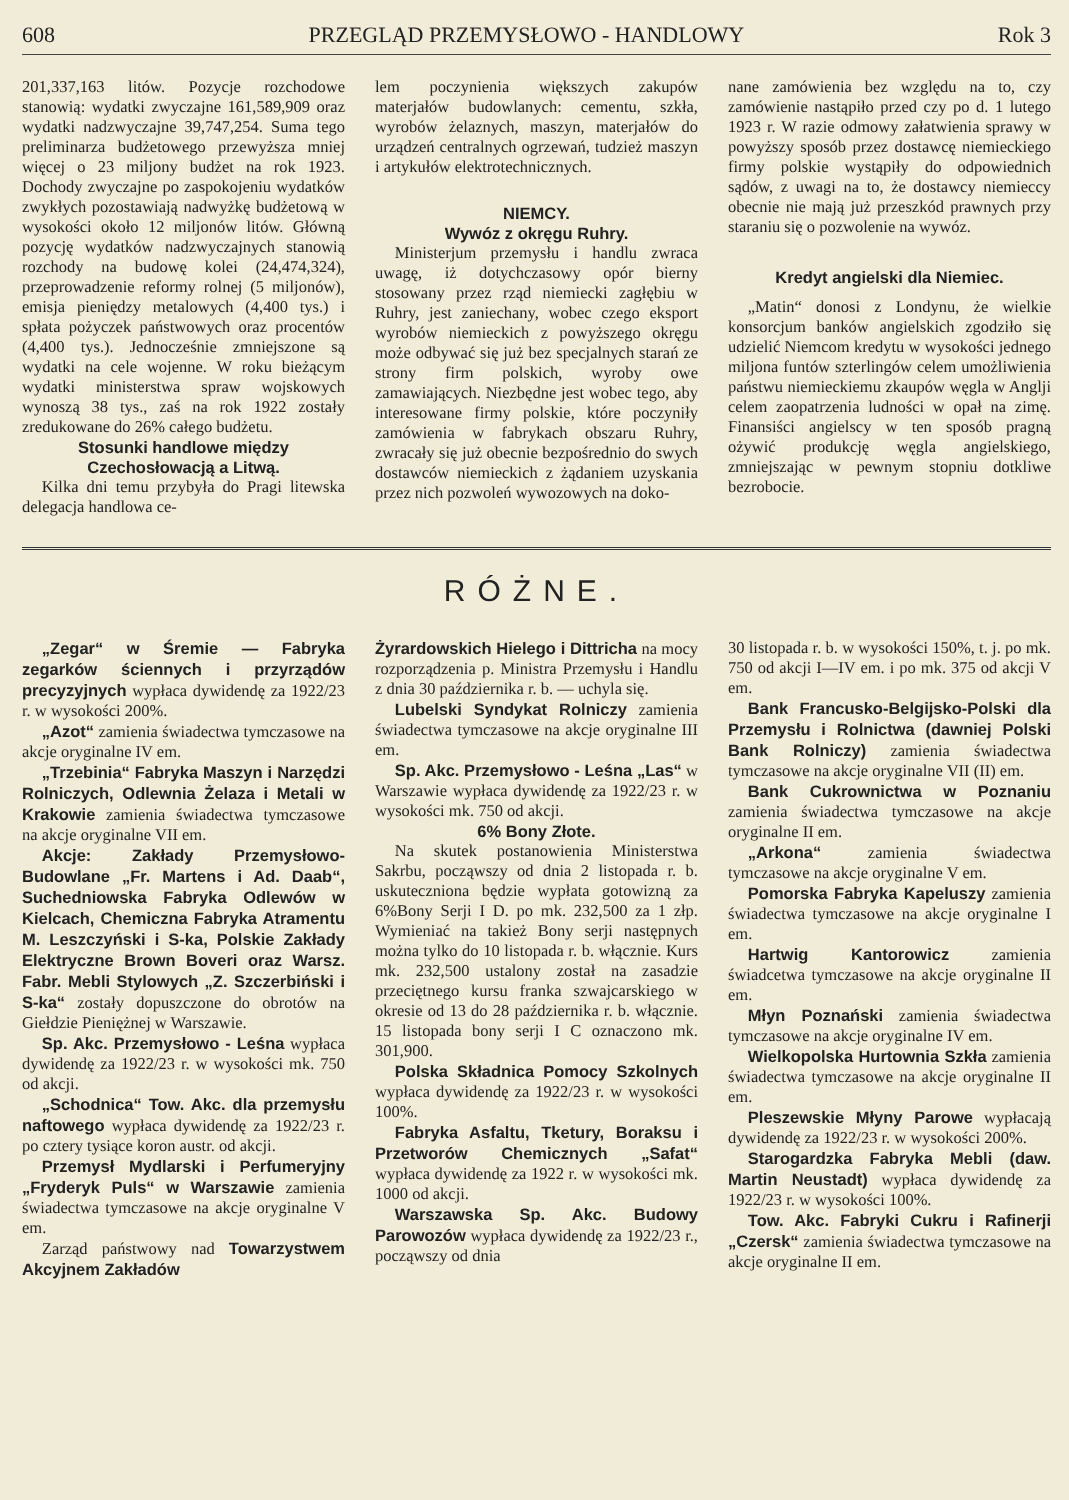608 PRZEGLĄD PRZEMYSŁOWO - HANDLOWY Rok 3
201,337,163 litów. Pozycje rozchodowe stanowią: wydatki zwyczajne 161,589,909 oraz wydatki nadzwyczajne 39,747,254. Suma tego preliminarza budżetowego przewyższa mniej więcej o 23 miljony budżet na rok 1923. Dochody zwyczajne po zaspokojeniu wydatków zwykłych pozostawiają nadwyżkę budżetową w wysokości około 12 miljonów litów. Główną pozycję wydatków nadzwyczajnych stanowią rozchody na budowę kolei (24,474,324), przeprowadzenie reformy rolnej (5 miljonów), emisja pieniędzy metalowych (4,400 tys.) i spłata pożyczek państwowych oraz procentów (4,400 tys.). Jednocześnie zmniejszone są wydatki na cele wojenne. W roku bieżącym wydatki ministerstwa spraw wojskowych wynoszą 38 tys., zaś na rok 1922 zostały zredukowane do 26% całego budżetu.
Stosunki handlowe między Czechosłowacją a Litwą.
Kilka dni temu przybyła do Pragi litewska delegacja handlowa ce-
lem poczynienia większych zakupów materjałów budowlanych: cementu, szkła, wyrobów żelaznych, maszyn, materjałów do urządzeń centralnych ogrzewań, tudzież maszyn i artykułów elektrotechnicznych.
NIEMCY.
Wywóz z okręgu Ruhry.
Ministerjum przemysłu i handlu zwraca uwagę, iż dotychczasowy opór bierny stosowany przez rząd niemiecki zagłębiu w Ruhry, jest zaniechany, wobec czego eksport wyrobów niemieckich z powyższego okręgu może odbywać się już bez specjalnych starań ze strony firm polskich, wyroby owe zamawiających. Niezbędne jest wobec tego, aby interesowane firmy polskie, które poczyniły zamówienia w fabrykach obszaru Ruhry, zwracały się już obecnie bezpośrednio do swych dostawców niemieckich z żądaniem uzyskania przez nich pozwoleń wywozowych na doko-
nane zamówienia bez względu na to, czy zamówienie nastąpiło przed czy po d. 1 lutego 1923 r. W razie odmowy załatwienia sprawy w powyższy sposób przez dostawcę niemieckiego firmy polskie wystąpiły do odpowiednich sądów, z uwagi na to, że dostawcy niemieccy obecnie nie mają już przeszkód prawnych przy staraniu się o pozwolenie na wywóz.
Kredyt angielski dla Niemiec.
„Matin“ donosi z Londynu, że wielkie konsorcjum banków angielskich zgodziło się udzielić Niemcom kredytu w wysokości jednego miljona funtów szterlingów celem umożliwienia państwu niemieckiemu zkaupów węgla w Anglji celem zaopatrzenia ludności w opał na zimę. Finansiści angielscy w ten sposób pragną ożywić produkcję węgla angielskiego, zmniejszając w pewnym stopniu dotkliwe bezrobocie.
RÓŻNE.
„Zegar“ w Śremie — Fabryka zegarków ściennych i przyrządów precyzyjnych wypłaca dywidendę za 1922/23 r. w wysokości 200%.
„Azot“ zamienia świadectwa tymczasowe na akcje oryginalne IV em.
„Trzebinia“ Fabryka Maszyn i Narzędzi Rolniczych, Odlewnia Żelaza i Metali w Krakowie zamienia świadectwa tymczasowe na akcje oryginalne VII em.
Akcje: Zakłady Przemysłowo-Budowlane „Fr. Martens i Ad. Daab“, Suchedniowska Fabryka Odlewów w Kielcach, Chemiczna Fabryka Atramentu M. Leszczyński i S-ka, Polskie Zakłady Elektryczne Brown Boveri oraz Warsz. Fabr. Mebli Stylowych „Z. Szczerbiński i S-ka“ zostały dopuszczone do obrotów na Giełdzie Pieniężnej w Warszawie.
Sp. Akc. Przemysłowo - Leśna wypłaca dywidendę za 1922/23 r. w wysokości mk. 750 od akcji.
„Schodnica“ Tow. Akc. dla przemysłu naftowego wypłaca dywidendę za 1922/23 r. po cztery tysiące koron austr. od akcji.
Przemysł Mydlarski i Perfumeryjny „Fryderyk Puls“ w Warszawie zamienia świadectwa tymczasowe na akcje oryginalne V em.
Zarząd państwowy nad Towarzystwem Akcyjnem Zakładów
Żyrardowskich Hielego i Dittricha na mocy rozporządzenia p. Ministra Przemysłu i Handlu z dnia 30 października r. b. — uchyla się.
Lubelski Syndykat Rolniczy zamienia świadectwa tymczasowe na akcje oryginalne III em.
Sp. Akc. Przemysłowo - Leśna „Las“ w Warszawie wypłaca dywidendę za 1922/23 r. w wysokości mk. 750 od akcji.
6% Bony Złote.
Na skutek postanowienia Ministerstwa Sakrbu, począwszy od dnia 2 listopada r. b. uskuteczniona będzie wypłata gotowizną za 6%Bony Serji I D. po mk. 232,500 za 1 złp. Wymieniać na takież Bony serji następnych można tylko do 10 listopada r. b. włącznie. Kurs mk. 232,500 ustalony został na zasadzie przeciętnego kursu franka szwajcarskiego w okresie od 13 do 28 października r. b. włącznie. 15 listopada bony serji I C oznaczono mk. 301,900.
Polska Składnica Pomocy Szkolnych wypłaca dywidendę za 1922/23 r. w wysokości 100%.
Fabryka Asfaltu, Tketury, Boraksu i Przetworów Chemicznych „Safat“ wypłaca dywidendę za 1922 r. w wysokości mk. 1000 od akcji.
Warszawska Sp. Akc. Budowy Parowozów wypłaca dywidendę za 1922/23 r., począwszy od dnia
30 listopada r. b. w wysokości 150%, t. j. po mk. 750 od akcji I—IV em. i po mk. 375 od akcji V em.
Bank Francusko-Belgijsko-Polski dla Przemysłu i Rolnictwa (dawniej Polski Bank Rolniczy) zamienia świadectwa tymczasowe na akcje oryginalne VII (II) em.
Bank Cukrownictwa w Poznaniu zamienia świadectwa tymczasowe na akcje oryginalne II em.
„Arkona“ zamienia świadectwa tymczasowe na akcje oryginalne V em.
Pomorska Fabryka Kapeluszy zamienia świadectwa tymczasowe na akcje oryginalne I em.
Hartwig Kantorowicz zamienia świadcetwa tymczasowe na akcje oryginalne II em.
Młyn Poznański zamienia świadectwa tymczasowe na akcje oryginalne IV em.
Wielkopolska Hurtownia Szkła zamienia świadectwa tymczasowe na akcje oryginalne II em.
Pleszewskie Młyny Parowe wypłacają dywidendę za 1922/23 r. w wysokości 200%.
Starogardzka Fabryka Mebli (daw. Martin Neustadt) wypłaca dywidendę za 1922/23 r. w wysokości 100%.
Tow. Akc. Fabryki Cukru i Rafinerji „Czersk“ zamienia świadectwa tymczasowe na akcje oryginalne II em.